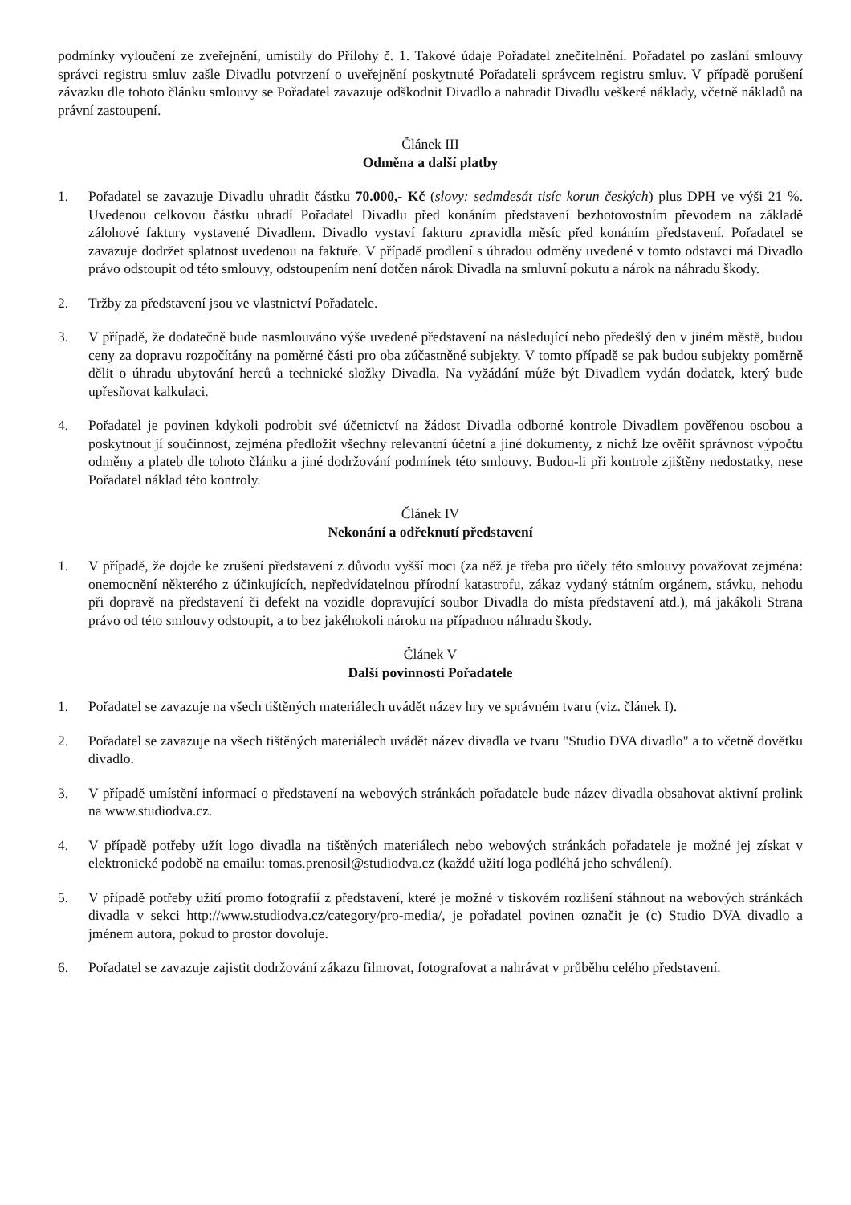podmínky vyloučení ze zveřejnění, umístily do Přílohy č. 1. Takové údaje Pořadatel znečitelnění. Pořadatel po zaslání smlouvy správci registru smluv zašle Divadlu potvrzení o uveřejnění poskytnuté Pořadateli správcem registru smluv. V případě porušení závazku dle tohoto článku smlouvy se Pořadatel zavazuje odškodnit Divadlo a nahradit Divadlu veškeré náklady, včetně nákladů na právní zastoupení.
Článek III
Odměna a další platby
1. Pořadatel se zavazuje Divadlu uhradit částku 70.000,- Kč (slovy: sedmdesát tisíc korun českých) plus DPH ve výši 21 %. Uvedenou celkovou částku uhradí Pořadatel Divadlu před konáním představení bezhotovostním převodem na základě zálohové faktury vystavené Divadlem. Divadlo vystaví fakturu zpravidla měsíc před konáním představení. Pořadatel se zavazuje dodržet splatnost uvedenou na faktuře. V případě prodlení s úhradou odměny uvedené v tomto odstavci má Divadlo právo odstoupit od této smlouvy, odstoupením není dotčen nárok Divadla na smluvní pokutu a nárok na náhradu škody.
2. Tržby za představení jsou ve vlastnictví Pořadatele.
3. V případě, že dodatečně bude nasmlouváno výše uvedené představení na následující nebo předešlý den v jiném městě, budou ceny za dopravu rozpočítány na poměrné části pro oba zúčastněné subjekty. V tomto případě se pak budou subjekty poměrně dělit o úhradu ubytování herců a technické složky Divadla. Na vyžádání může být Divadlem vydán dodatek, který bude upřesňovat kalkulaci.
4. Pořadatel je povinen kdykoli podrobit své účetnictví na žádost Divadla odborné kontrole Divadlem pověřenou osobou a poskytnout jí součinnost, zejména předložit všechny relevantní účetní a jiné dokumenty, z nichž lze ověřit správnost výpočtu odměny a plateb dle tohoto článku a jiné dodržování podmínek této smlouvy. Budou-li při kontrole zjištěny nedostatky, nese Pořadatel náklad této kontroly.
Článek IV
Nekonání a odřeknutí představení
1. V případě, že dojde ke zrušení představení z důvodu vyšší moci (za něž je třeba pro účely této smlouvy považovat zejména: onemocnění některého z účinkujících, nepředvídatelnou přírodní katastrofu, zákaz vydaný státním orgánem, stávku, nehodu při dopravě na představení či defekt na vozidle dopravující soubor Divadla do místa představení atd.), má jakákoli Strana právo od této smlouvy odstoupit, a to bez jakéhokoli nároku na případnou náhradu škody.
Článek V
Další povinnosti Pořadatele
1. Pořadatel se zavazuje na všech tištěných materiálech uvádět název hry ve správném tvaru (viz. článek I).
2. Pořadatel se zavazuje na všech tištěných materiálech uvádět název divadla ve tvaru "Studio DVA divadlo" a to včetně dovětku divadlo.
3. V případě umístění informací o představení na webových stránkách pořadatele bude název divadla obsahovat aktivní prolink na www.studiodva.cz.
4. V případě potřeby užít logo divadla na tištěných materiálech nebo webových stránkách pořadatele je možné jej získat v elektronické podobě na emailu: tomas.prenosil@studiodva.cz (každé užití loga podléhá jeho schválení).
5. V případě potřeby užití promo fotografií z představení, které je možné v tiskovém rozlišení stáhnout na webových stránkách divadla v sekci http://www.studiodva.cz/category/pro-media/, je pořadatel povinen označit je (c) Studio DVA divadlo a jménem autora, pokud to prostor dovoluje.
6. Pořadatel se zavazuje zajistit dodržování zákazu filmovat, fotografovat a nahrávat v průběhu celého představení.